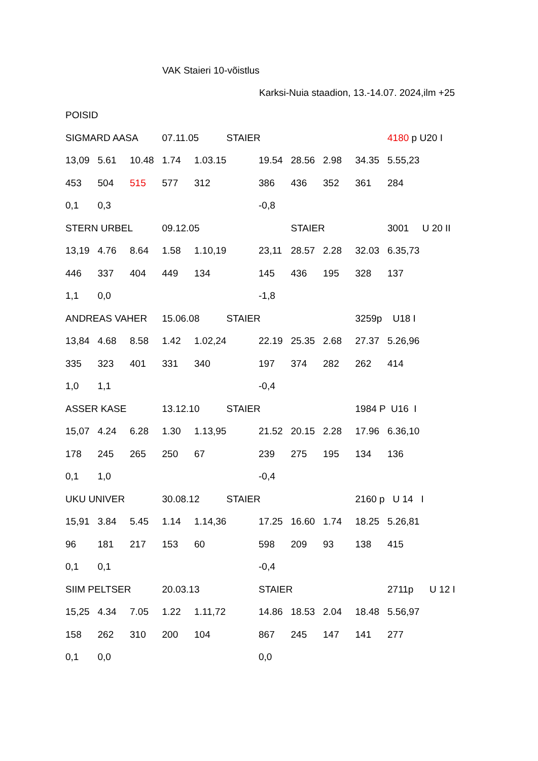VAK Staieri 10-võistlus
Karksi-Nuia staadion, 13.-14.07. 2024,ilm +25
| POISID | | | | | | | | | | | | |
| SIGMARD AASA | | | 07.11.05 | | STAIER | | | | | 4180 p | | U20 I |
| 13,09 | 5.61 | 10.48 | 1.74 | 1.03.15 | | 19.54 | 28.56 | 2.98 | 34.35 | 5.55,23 | | |
| 453 | 504 | 515 | 577 | 312 | | 386 | 436 | 352 | 361 | 284 | | |
| 0,1 | 0,3 | | | | | -0,8 | | | | | | |
| STERN URBEL | | | 09.12.05 | | | | STAIER | | | 3001 U 20 II | | |
| 13,19 | 4.76 | 8.64 | 1.58 | 1.10,19 | | 23,11 | 28.57 | 2.28 | 32.03 | 6.35,73 | | |
| 446 | 337 | 404 | 449 | 134 | | 145 | 436 | 195 | 328 | 137 | | |
| 1,1 | 0,0 | | | | | -1,8 | | | | | | |
| ANDREAS VAHER | | | 15.06.08 | | STAIER | | | | 3259p U18 I | | | |
| 13,84 | 4.68 | 8.58 | 1.42 | 1.02,24 | | 22.19 | 25.35 | 2.68 | 27.37 | 5.26,96 | | |
| 335 | 323 | 401 | 331 | 340 | | 197 | 374 | 282 | 262 | 414 | | |
| 1,0 | 1,1 | | | | | -0,4 | | | | | | |
| ASSER KASE | | | 13.12.10 | | STAIER | | | | 1984 P U16 I | | | |
| 15,07 | 4.24 | 6.28 | 1.30 | 1.13,95 | | 21.52 | 20.15 | 2.28 | 17.96 | 6.36,10 | | |
| 178 | 245 | 265 | 250 | 67 | | 239 | 275 | 195 | 134 | 136 | | |
| 0,1 | 1,0 | | | | | -0,4 | | | | | | |
| UKU UNIVER | | | 30.08.12 | | STAIER | | | | 2160 p U 14 I | | | |
| 15,91 | 3.84 | 5.45 | 1.14 | 1.14,36 | | 17.25 | 16.60 | 1.74 | 18.25 | 5.26,81 | | |
| 96 | 181 | 217 | 153 | 60 | | 598 | 209 | 93 | 138 | 415 | | |
| 0,1 | 0,1 | | | | | -0,4 | | | | | | |
| SIIM PELTSER | | | 20.03.13 | | | STAIER | | | | 2711p U 12 I | | |
| 15,25 | 4.34 | 7.05 | 1.22 | 1.11,72 | | 14.86 | 18.53 | 2.04 | 18.48 | 5.56,97 | | |
| 158 | 262 | 310 | 200 | 104 | | 867 | 245 | 147 | 141 | 277 | | |
| 0,1 | 0,0 | | | | | 0,0 | | | | | | |